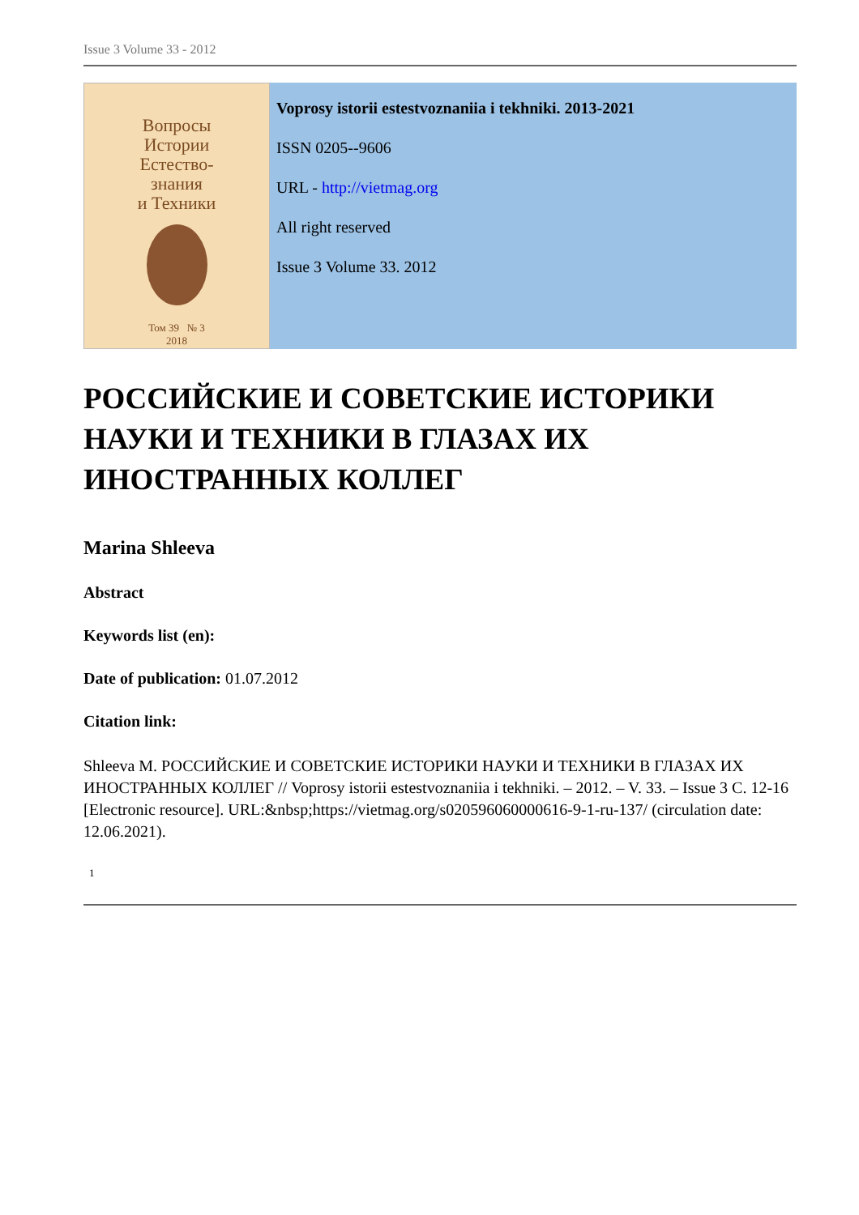Issue 3 Volume 33 - 2012
Вопросы
Истории
Естество-
знания
и Техники
Том 39 № 3
2018
Voprosy istorii estestvoznaniia i tekhniki. 2013-2021
ISSN 0205--9606
URL - http://vietmag.org
All right reserved
Issue 3 Volume 33. 2012
РОССИЙСКИЕ И СОВЕТСКИЕ ИСТОРИКИ НАУКИ И ТЕХНИКИ В ГЛАЗАХ ИХ ИНОСТРАННЫХ КОЛЛЕГ
Marina Shleeva
Abstract
Keywords list (en):
Date of publication: 01.07.2012
Citation link:
Shleeva M. РОССИЙСКИЕ И СОВЕТСКИЕ ИСТОРИКИ НАУКИ И ТЕХНИКИ В ГЛАЗАХ ИХ ИНОСТРАННЫХ КОЛЛЕГ // Voprosy istorii estestvoznaniia i tekhniki. – 2012. – V. 33. – Issue 3 C. 12-16 [Electronic resource]. URL:&nbsp;https://vietmag.org/s020596060000616-9-1-ru-137/ (circulation date: 12.06.2021).
1